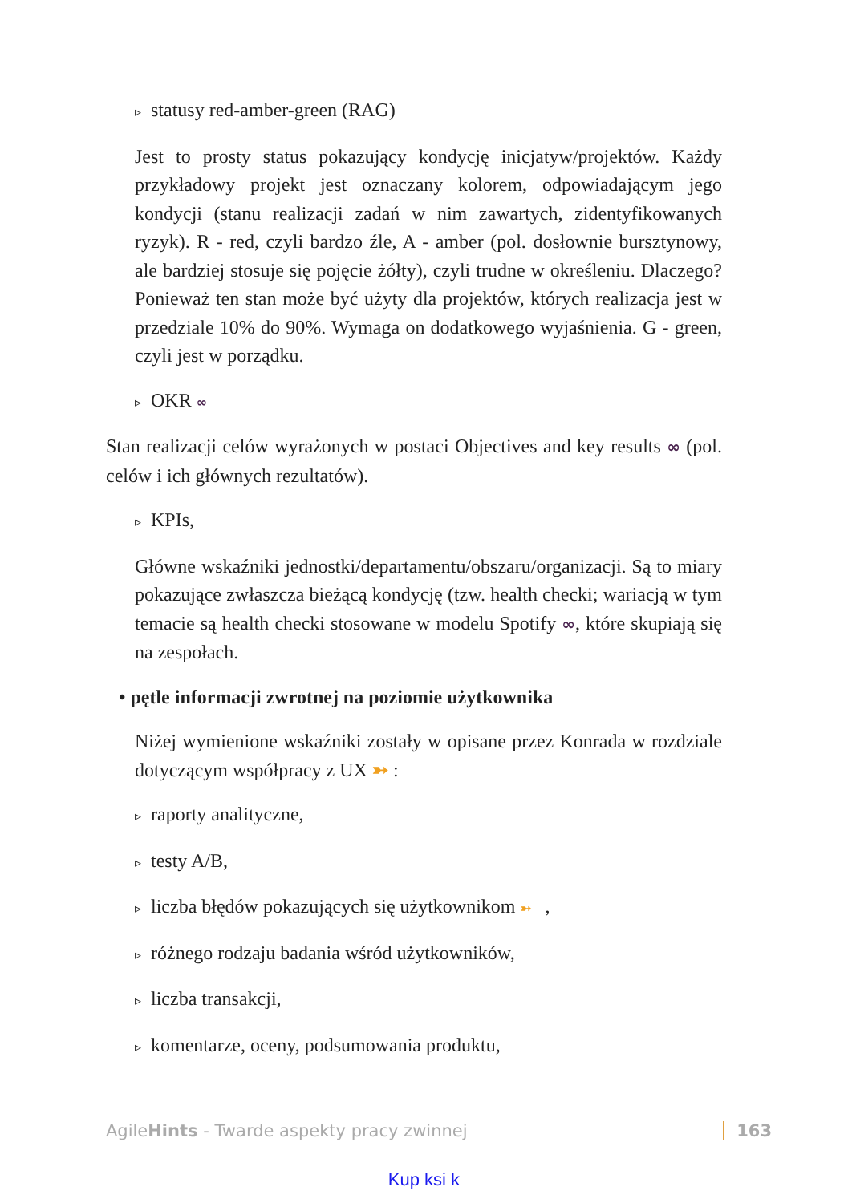▹ statusy red-amber-green (RAG)
Jest to prosty status pokazujący kondycję inicjatyw/projektów. Każdy przykładowy projekt jest oznaczany kolorem, odpowiadającym jego kondycji (stanu realizacji zadań w nim zawartych, zidentyfikowanych ryzyk). R - red, czyli bardzo źle, A - amber (pol. dosłownie bursztynowy, ale bardziej stosuje się pojęcie żółty), czyli trudne w określeniu. Dlaczego? Ponieważ ten stan może być użyty dla projektów, których realizacja jest w przedziale 10% do 90%. Wymaga on dodatkowego wyjaśnienia. G - green, czyli jest w porządku.
▹ OKR ∞
Stan realizacji celów wyrażonych w postaci Objectives and key results ∞ (pol. celów i ich głównych rezultatów).
▹ KPIs,
Główne wskaźniki jednostki/departamentu/obszaru/organizacji. Są to miary pokazujące zwłaszcza bieżącą kondycję (tzw. health checki; wariacją w tym temacie są health checki stosowane w modelu Spotify ∞, które skupiają się na zespołach.
• pętle informacji zwrotnej na poziomie użytkownika
Niżej wymienione wskaźniki zostały w opisane przez Konrada w rozdziale dotyczącym współpracy z UX ➳ :
▹ raporty analityczne,
▹ testy A/B,
▹ liczba błędów pokazujących się użytkownikom ➳ ,
▹ różnego rodzaju badania wśród użytkowników,
▹ liczba transakcji,
▹ komentarze, oceny, podsumowania produktu,
AgileHints - Twarde aspekty pracy zwinnej
163
Kup ksi k